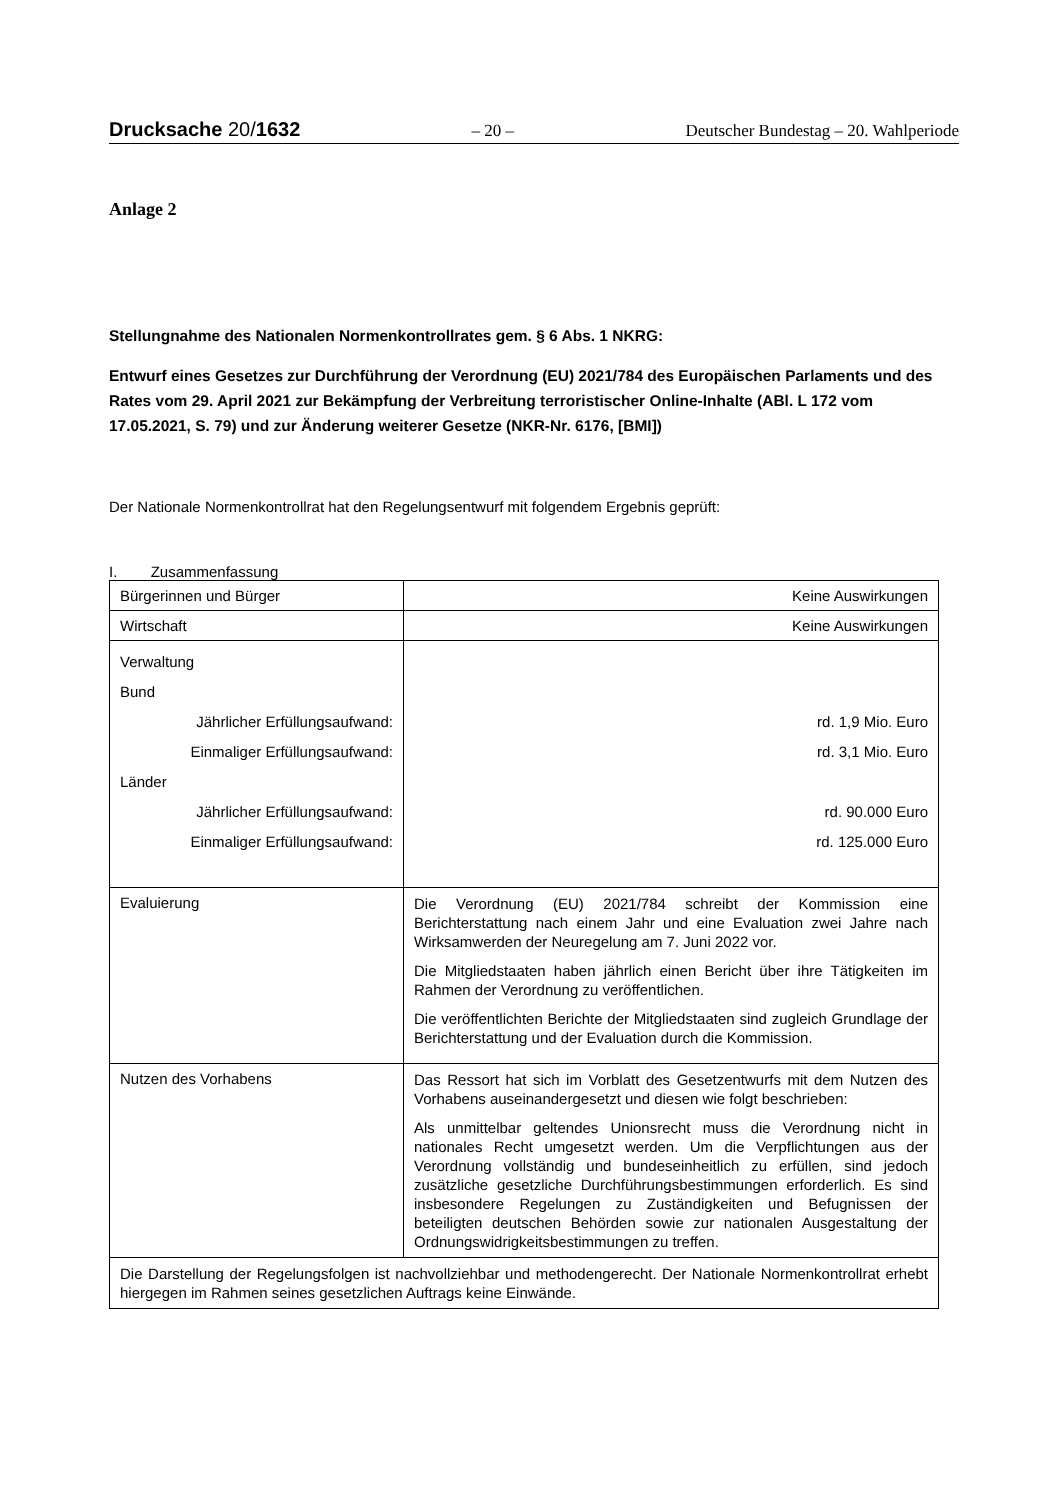Drucksache 20/1632 – 20 – Deutscher Bundestag – 20. Wahlperiode
Anlage 2
Stellungnahme des Nationalen Normenkontrollrates gem. § 6 Abs. 1 NKRG:
Entwurf eines Gesetzes zur Durchführung der Verordnung (EU) 2021/784 des Europäischen Parlaments und des Rates vom 29. April 2021 zur Bekämpfung der Verbreitung terroristischer Online-Inhalte (ABl. L 172 vom 17.05.2021, S. 79) und zur Änderung weiterer Gesetze (NKR-Nr. 6176, [BMI])
Der Nationale Normenkontrollrat hat den Regelungsentwurf mit folgendem Ergebnis geprüft:
I. Zusammenfassung
| Bürgerinnen und Bürger | Keine Auswirkungen |
| Wirtschaft | Keine Auswirkungen |
| Verwaltung Bund Jährlicher Erfüllungsaufwand: Einmaliger Erfüllungsaufwand: Länder Jährlicher Erfüllungsaufwand: Einmaliger Erfüllungsaufwand: | rd. 1,9 Mio. Euro rd. 3,1 Mio. Euro rd. 90.000 Euro rd. 125.000 Euro |
| Evaluierung | Die Verordnung (EU) 2021/784 schreibt der Kommission eine Berichterstattung nach einem Jahr und eine Evaluation zwei Jahre nach Wirksamwerden der Neuregelung am 7. Juni 2022 vor. Die Mitgliedstaaten haben jährlich einen Bericht über ihre Tätigkeiten im Rahmen der Verordnung zu veröffentlichen. Die veröffentlichten Berichte der Mitgliedstaaten sind zugleich Grundlage der Berichterstattung und der Evaluation durch die Kommission. |
| Nutzen des Vorhabens | Das Ressort hat sich im Vorblatt des Gesetzentwurfs mit dem Nutzen des Vorhabens auseinandergesetzt und diesen wie folgt beschrieben: Als unmittelbar geltendes Unionsrecht muss die Verordnung nicht in nationales Recht umgesetzt werden. Um die Verpflichtungen aus der Verordnung vollständig und bundeseinheitlich zu erfüllen, sind jedoch zusätzliche gesetzliche Durchführungsbestimmungen erforderlich. Es sind insbesondere Regelungen zu Zuständigkeiten und Befugnissen der beteiligten deutschen Behörden sowie zur nationalen Ausgestaltung der Ordnungswidrigkeitsbestimmungen zu treffen. |
| Die Darstellung der Regelungsfolgen ist nachvollziehbar und methodengerecht. Der Nationale Normenkontrollrat erhebt hiergegen im Rahmen seines gesetzlichen Auftrags keine Einwände. | |